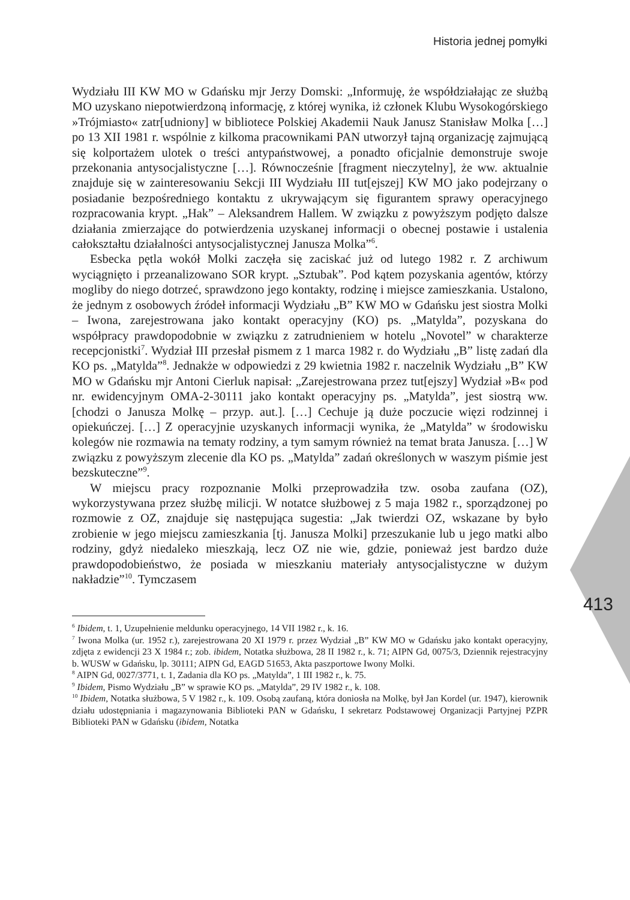Historia jednej pomyłki
413
Wydziału III KW MO w Gdańsku mjr Jerzy Domski: „Informuję, że współdziałając ze służbą MO uzyskano niepotwierdzoną informację, z której wynika, iż członek Klubu Wysokogórskiego »Trójmiasto« zatr[udniony] w bibliotece Polskiej Akademii Nauk Janusz Stanisław Molka […] po 13 XII 1981 r. wspólnie z kilkoma pracownikami PAN utworzył tajną organizację zajmującą się kolportażem ulotek o treści antypaństwowej, a ponadto oficjalnie demonstruje swoje przekonania antysocjalistyczne […]. Równocześnie [fragment nieczytelny], że ww. aktualnie znajduje się w zainteresowaniu Sekcji III Wydziału III tut[ejszej] KW MO jako podejrzany o posiadanie bezpośredniego kontaktu z ukrywającym się figurantem sprawy operacyjnego rozpracowania krypt. „Hak” – Aleksandrem Hallem. W związku z powyższym podjęto dalsze działania zmierzające do potwierdzenia uzyskanej informacji o obecnej postawie i ustalenia całokształtu działalności antysocjalistycznej Janusza Molka”<sup>6</sup>.
Esbecka pętla wokół Molki zaczęła się zaciskać już od lutego 1982 r. Z archiwum wyciągnięto i przeanalizowano SOR krypt. „Sztubak”. Pod kątem pozyskania agentów, którzy mogliby do niego dotrzeć, sprawdzono jego kontakty, rodzinę i miejsce zamieszkania. Ustalono, że jednym z osobowych źródeł informacji Wydziału „B” KW MO w Gdańsku jest siostra Molki – Iwona, zarejestrowana jako kontakt operacyjny (KO) ps. „Matylda”, pozyskana do współpracy prawdopodobnie w związku z zatrudnieniem w hotelu „Novotel” w charakterze recepcjonistki<sup>7</sup>. Wydział III przesłał pismem z 1 marca 1982 r. do Wydziału „B” listę zadań dla KO ps. „Matylda”<sup>8</sup>. Jednakże w odpowiedzi z 29 kwietnia 1982 r. naczelnik Wydziału „B” KW MO w Gdańsku mjr Antoni Cierluk napisał: „Zarejestrowana przez tut[ejszy] Wydział »B« pod nr. ewidencyjnym OMA-2-30111 jako kontakt operacyjny ps. „Matylda”, jest siostrą ww. [chodzi o Janusza Molkę – przyp. aut.]. […] Cechuje ją duże poczucie więzi rodzinnej i opiekuńczej. […] Z operacyjnie uzyskanych informacji wynika, że „Matylda” w środowisku kolegów nie rozmawia na tematy rodziny, a tym samym również na temat brata Janusza. […] W związku z powyższym zlecenie dla KO ps. „Matylda” zadań określonych w waszym piśmie jest bezskuteczne”<sup>9</sup>.
W miejscu pracy rozpoznanie Molki przeprowadziła tzw. osoba zaufana (OZ), wykorzystywana przez służbę milicji. W notatce służbowej z 5 maja 1982 r., sporządzonej po rozmowie z OZ, znajduje się następująca sugestia: „Jak twierdzi OZ, wskazane by było zrobienie w jego miejscu zamieszkania [tj. Janusza Molki] przeszukanie lub u jego matki albo rodziny, gdyż niedaleko mieszkają, lecz OZ nie wie, gdzie, ponieważ jest bardzo duże prawdopodobieństwo, że posiada w mieszkaniu materiały antysocjalistyczne w dużym nakładzie”<sup>10</sup>. Tymczasem
<sup>6</sup> Ibidem, t. 1, Uzupełnienie meldunku operacyjnego, 14 VII 1982 r., k. 16.
<sup>7</sup> Iwona Molka (ur. 1952 r.), zarejestrowana 20 XI 1979 r. przez Wydział „B” KW MO w Gdańsku jako kontakt operacyjny, zdjęta z ewidencji 23 X 1984 r.; zob. ibidem, Notatka służbowa, 28 II 1982 r., k. 71; AIPN Gd, 0075/3, Dziennik rejestracyjny b. WUSW w Gdańsku, lp. 30111; AIPN Gd, EAGD 51653, Akta paszportowe Iwony Molki.
<sup>8</sup> AIPN Gd, 0027/3771, t. 1, Zadania dla KO ps. „Matylda”, 1 III 1982 r., k. 75.
<sup>9</sup> Ibidem, Pismo Wydziału „B” w sprawie KO ps. „Matylda”, 29 IV 1982 r., k. 108.
<sup>10</sup> Ibidem, Notatka służbowa, 5 V 1982 r., k. 109. Osobą zaufaną, która doniosła na Molkę, był Jan Kordel (ur. 1947), kierownik działu udostępniania i magazynowania Biblioteki PAN w Gdańsku, I sekretarz Podstawowej Organizacji Partyjnej PZPR Biblioteki PAN w Gdańsku (ibidem, Notatka